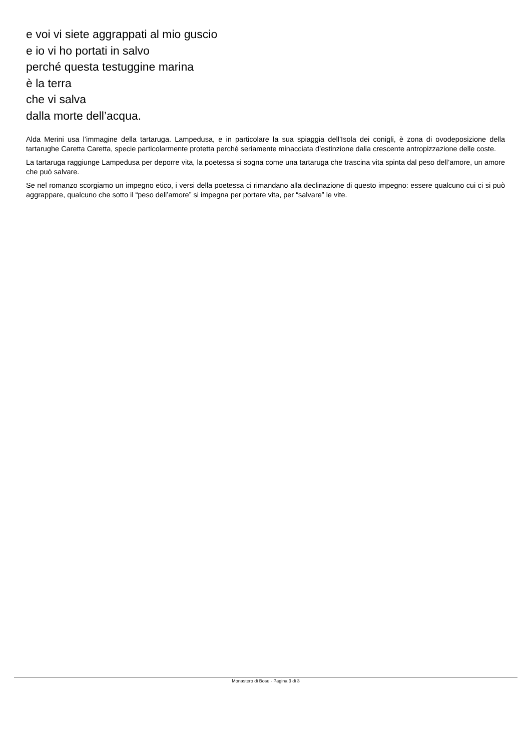e voi vi siete aggrappati al mio guscio
e io vi ho portati in salvo
perché questa testuggine marina
è la terra
che vi salva
dalla morte dell’acqua.
Alda Merini usa l’immagine della tartaruga. Lampedusa, e in particolare la sua spiaggia dell’Isola dei conigli, è zona di ovodeposizione della tartarughe Caretta Caretta, specie particolarmente protetta perché seriamente minacciata d’estinzione dalla crescente antropizzazione delle coste.
La tartaruga raggiunge Lampedusa per deporre vita, la poetessa si sogna come una tartaruga che trascina vita spinta dal peso dell’amore, un amore che può salvare.
Se nel romanzo scorgiamo un impegno etico, i versi della poetessa ci rimandano alla declinazione di questo impegno: essere qualcuno cui ci si può aggrappare, qualcuno che sotto il “peso dell’amore” si impegna per portare vita, per “salvare” le vite.
Monastero di Bose - Pagina 3 di 3